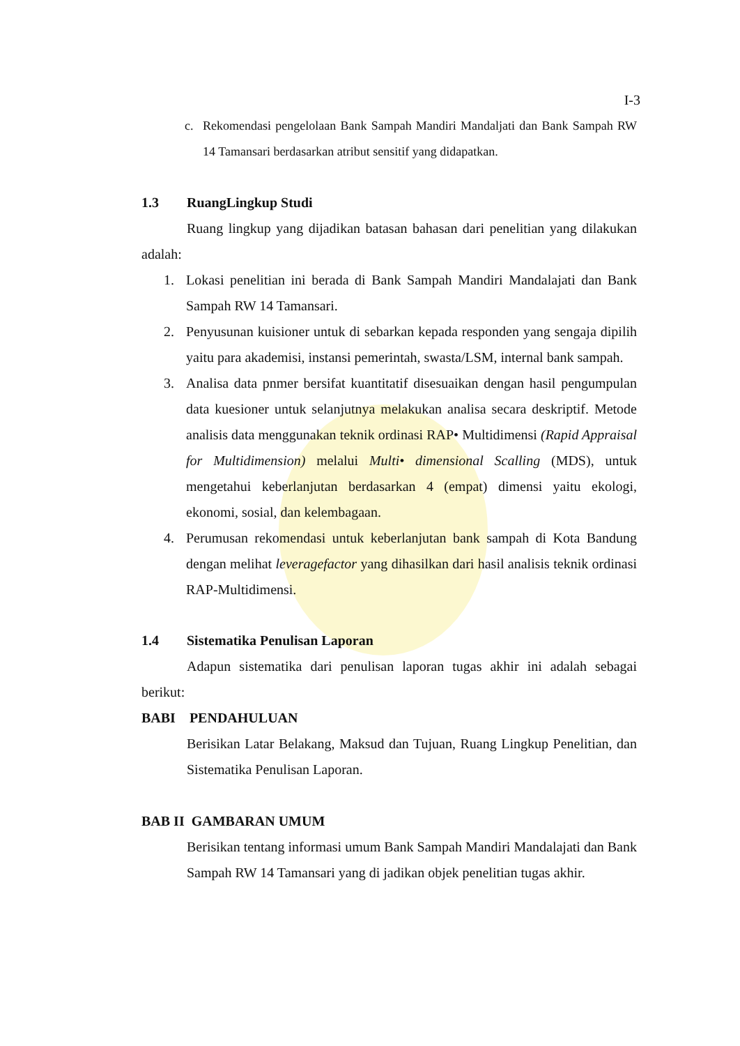I-3
c. Rekomendasi pengelolaan Bank Sampah Mandiri Mandaljati dan Bank Sampah RW 14 Tamansari berdasarkan atribut sensitif yang didapatkan.
1.3 RuangLingkup Studi
Ruang lingkup yang dijadikan batasan bahasan dari penelitian yang dilakukan adalah:
1. Lokasi penelitian ini berada di Bank Sampah Mandiri Mandalajati dan Bank Sampah RW 14 Tamansari.
2. Penyusunan kuisioner untuk di sebarkan kepada responden yang sengaja dipilih yaitu para akademisi, instansi pemerintah, swasta/LSM, internal bank sampah.
3. Analisa data pnmer bersifat kuantitatif disesuaikan dengan hasil pengumpulan data kuesioner untuk selanjutnya melakukan analisa secara deskriptif. Metode analisis data menggunakan teknik ordinasi RAP• Multidimensi (Rapid Appraisal for Multidimension) melalui Multi• dimensional Scalling (MDS), untuk mengetahui keberlanjutan berdasarkan 4 (empat) dimensi yaitu ekologi, ekonomi, sosial, dan kelembagaan.
4. Perumusan rekomendasi untuk keberlanjutan bank sampah di Kota Bandung dengan melihat leveragefactor yang dihasilkan dari hasil analisis teknik ordinasi RAP-Multidimensi.
1.4 Sistematika Penulisan Laporan
Adapun sistematika dari penulisan laporan tugas akhir ini adalah sebagai berikut:
BABI PENDAHULUAN
Berisikan Latar Belakang, Maksud dan Tujuan, Ruang Lingkup Penelitian, dan Sistematika Penulisan Laporan.
BAB II GAMBARAN UMUM
Berisikan tentang informasi umum Bank Sampah Mandiri Mandalajati dan Bank Sampah RW 14 Tamansari yang di jadikan objek penelitian tugas akhir.